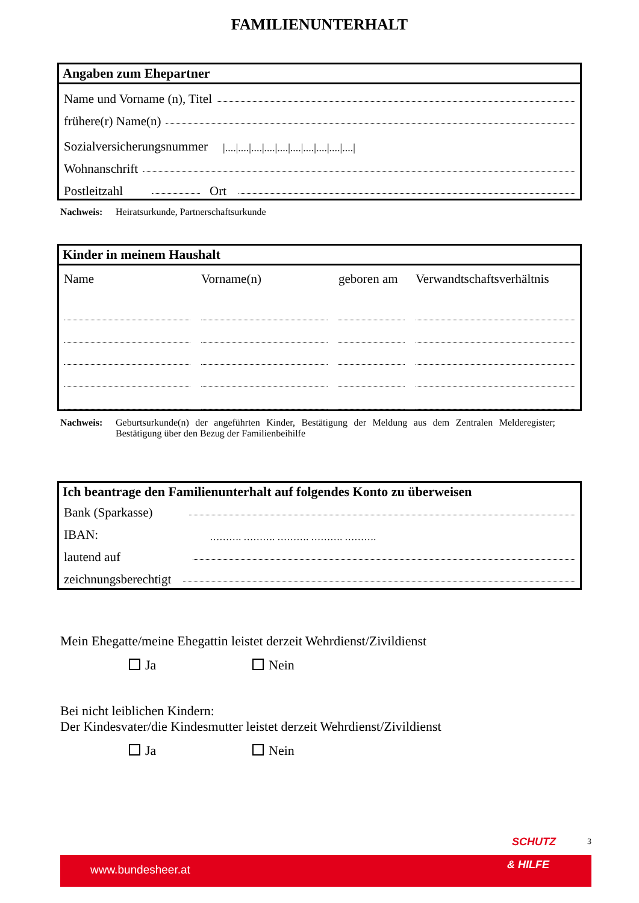FAMILIENUNTERHALT
Angaben zum Ehepartner
Name und Vorname (n), Titel
frühere(r) Name(n)
Sozialversicherungsnummer |....|....|....|....|....|....|....|....|....|....|
Wohnanschrift
Postleitzahl Ort
Nachweis: Heiratsurkunde, Partnerschaftsurkunde
Kinder in meinem Haushalt
Name
Vorname(n)
geboren am
Verwandtschaftsverhältnis
Nachweis: Geburtsurkunde(n) der angeführten Kinder, Bestätigung der Meldung aus dem Zentralen Melderegister; Bestätigung über den Bezug der Familienbeihilfe
Ich beantrage den Familienunterhalt auf folgendes Konto zu überweisen
Bank (Sparkasse)
IBAN: ………. ………. ………. ………. ……….
lautend auf
zeichnungsberechtigt
Mein Ehegatte/meine Ehegattin leistet derzeit Wehrdienst/Zivildienst
Ja Nein
Bei nicht leiblichen Kindern:
Der Kindesvater/die Kindesmutter leistet derzeit Wehrdienst/Zivildienst
Ja Nein
SCHUTZ 3
www.bundesheer.at & HILFE